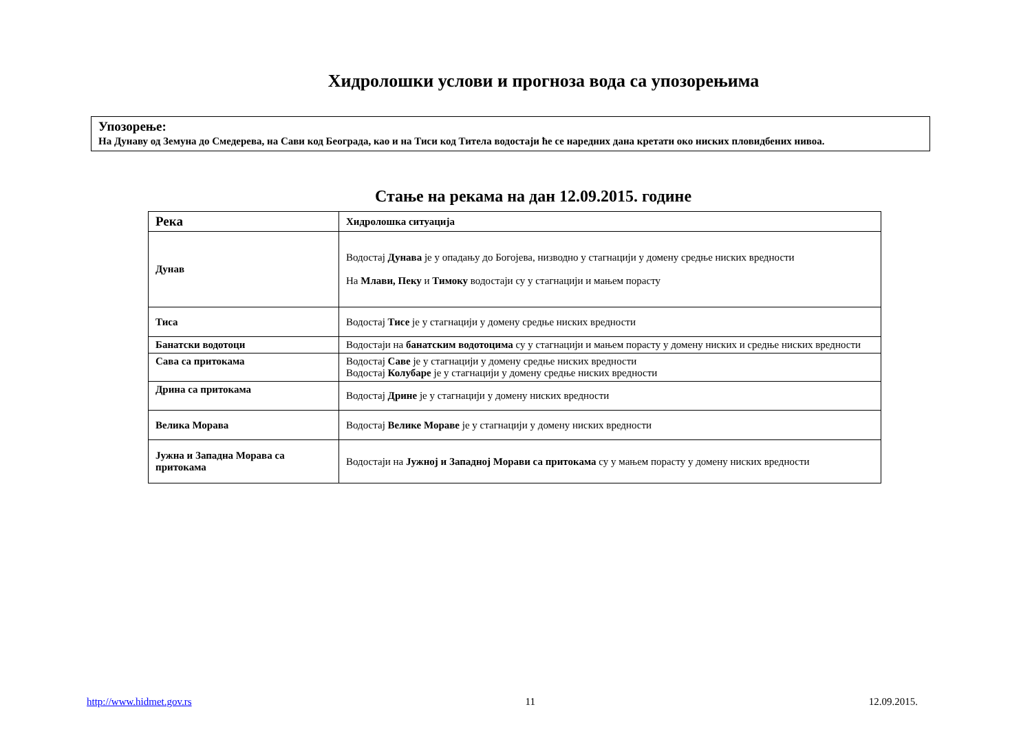Хидролошки услови и прогноза вода са упозорењима
Упозорење:
На Дунаву од Земуна до Смедерева, на Сави код Београда, као и на Тиси код Тителa водостаји ће се наредних дана кретати око ниских пловидбених нивоа.
Стање на рекама на дан 12.09.2015. године
| Река | Хидролошка ситуација |
| --- | --- |
| Дунав | Водостај Дунава је у опадању до Богојева, низводно у стагнацији у домену средње ниских вредности На Млави, Пеку и Тимоку водостаји су у стагнацији и мањем порасту |
| Тиса | Водостај Тисе је у стагнацији у домену средње ниских вредности |
| Банатски водотоци | Водостаји на банатским водотоцима су у стагнацији и мањем порасту у домену ниских и средње ниских вредности |
| Сава са притокама | Водостај Саве је у стагнацији у домену средње ниских вредности Водостај Колубаре је у стагнацији у домену средње ниских вредности |
| Дрина са притокама | Водостај Дрине је у стагнацији у домену ниских вредности |
| Велика Морава | Водостај Велике Мораве је у стагнацији у домену ниских вредности |
| Јужна и Западна Морава са притокама | Водостаји на Јужној и Западној Морави са притокама су у мањем порасту у домену ниских вредности |
http://www.hidmet.gov.rs 11 12.09.2015.